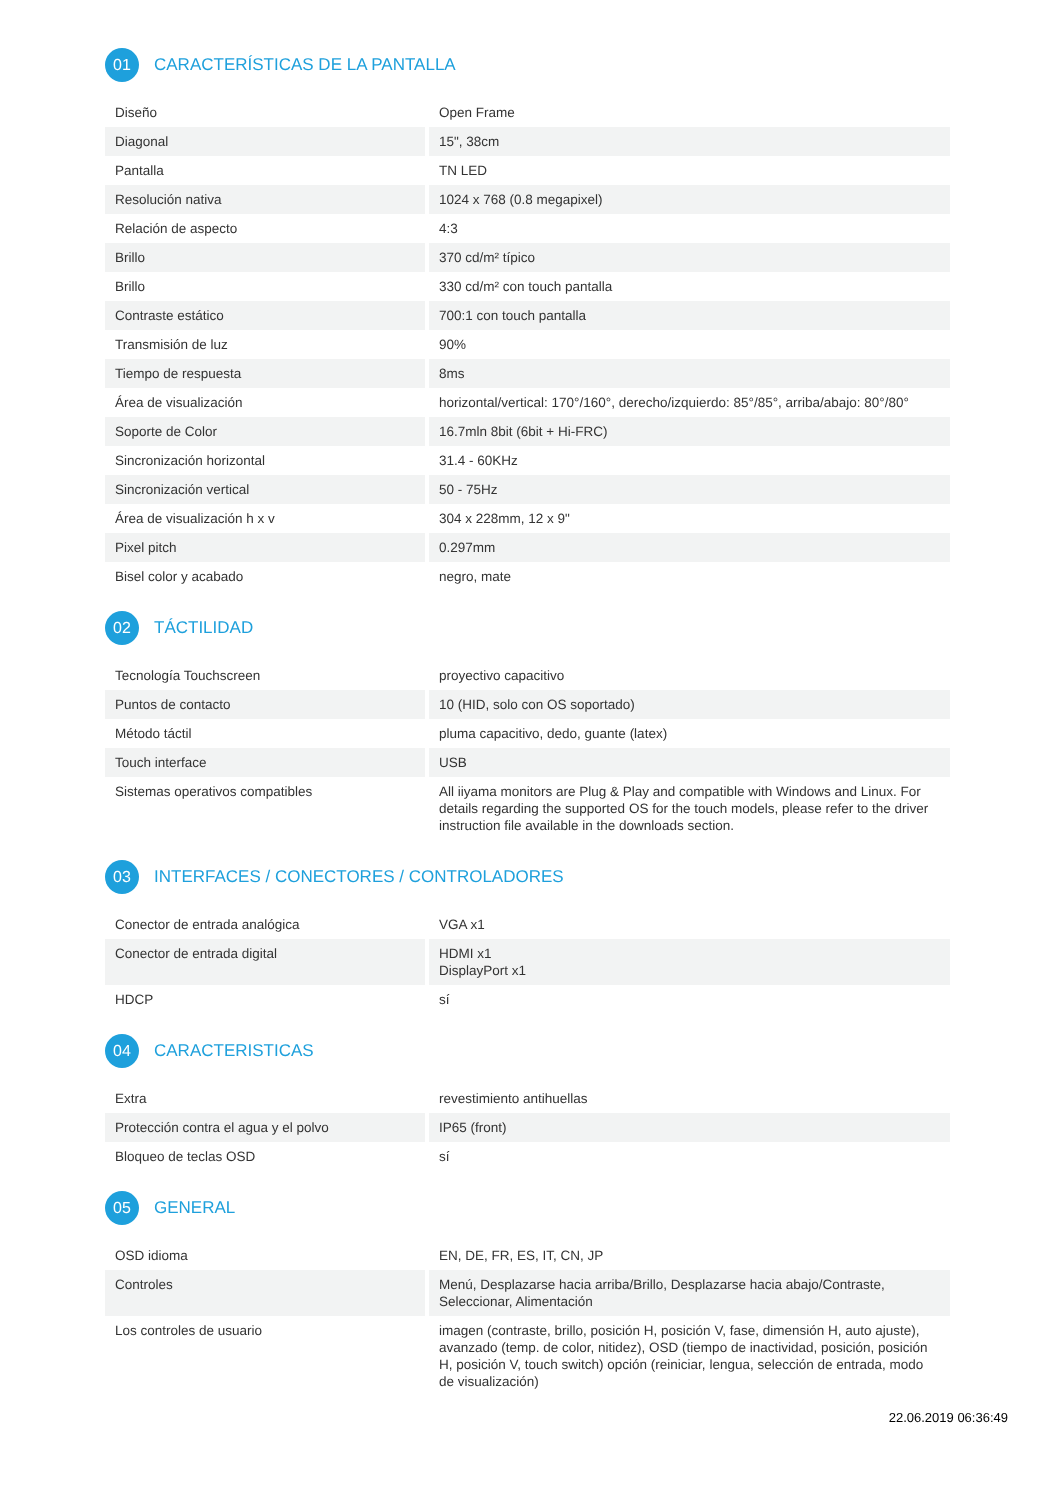01 CARACTERÍSTICAS DE LA PANTALLA
| Diseño | Open Frame |
| Diagonal | 15", 38cm |
| Pantalla | TN LED |
| Resolución nativa | 1024 x 768 (0.8 megapixel) |
| Relación de aspecto | 4:3 |
| Brillo | 370 cd/m² típico |
| Brillo | 330 cd/m² con touch pantalla |
| Contraste estático | 700:1 con touch pantalla |
| Transmisión de luz | 90% |
| Tiempo de respuesta | 8ms |
| Área de visualización | horizontal/vertical: 170°/160°, derecho/izquierdo: 85°/85°, arriba/abajo: 80°/80° |
| Soporte de Color | 16.7mln 8bit (6bit + Hi-FRC) |
| Sincronización horizontal | 31.4 - 60KHz |
| Sincronización vertical | 50 - 75Hz |
| Área de visualización h x v | 304 x 228mm, 12 x 9" |
| Pixel pitch | 0.297mm |
| Bisel color y acabado | negro, mate |
02 TÁCTILIDAD
| Tecnología Touchscreen | proyectivo capacitivo |
| Puntos de contacto | 10 (HID, solo con OS soportado) |
| Método táctil | pluma capacitivo, dedo, guante (latex) |
| Touch interface | USB |
| Sistemas operativos compatibles | All iiyama monitors are Plug & Play and compatible with Windows and Linux. For details regarding the supported OS for the touch models, please refer to the driver instruction file available in the downloads section. |
03 INTERFACES / CONECTORES / CONTROLADORES
| Conector de entrada analógica | VGA x1 |
| Conector de entrada digital | HDMI x1 DisplayPort x1 |
| HDCP | sí |
04 CARACTERISTICAS
| Extra | revestimiento antihuellas |
| Protección contra el agua y el polvo | IP65 (front) |
| Bloqueo de teclas OSD | sí |
05 GENERAL
| OSD idioma | EN, DE, FR, ES, IT, CN, JP |
| Controles | Menú, Desplazarse hacia arriba/Brillo, Desplazarse hacia abajo/Contraste, Seleccionar, Alimentación |
| Los controles de usuario | imagen (contraste, brillo, posición H, posición V, fase, dimensión H, auto ajuste), avanzado (temp. de color, nitidez), OSD (tiempo de inactividad, posición, posición H, posición V, touch switch) opción (reiniciar, lengua, selección de entrada, modo de visualización) |
22.06.2019 06:36:49